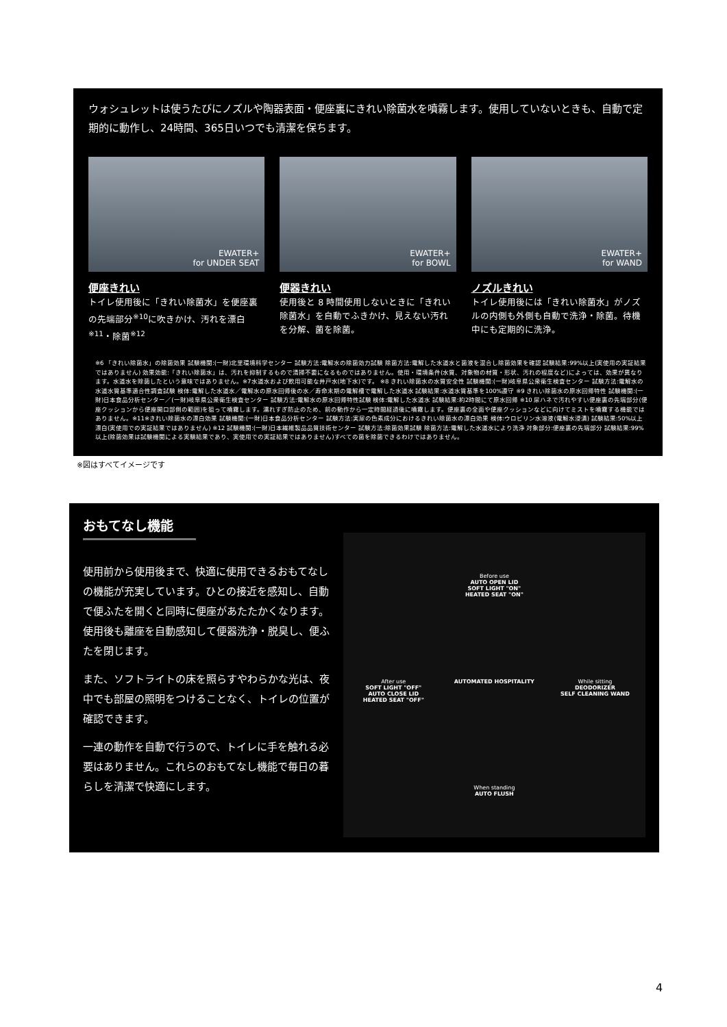ウォシュレットは使うたびにノズルや陶器表面・便座裏にきれい除菌水を噴霧します。使用していないときも、自動で定期的に動作し、24時間、365日いつでも清潔を保ちます。
EWATER+
for UNDER SEAT
便座きれい
トイレ使用後に「きれい除菌水」を便座裏の先端部分<sup>※10</sup>に吹きかけ、汚れを漂白<sup>※11</sup>・除菌<sup>※12</sup>
EWATER+
for BOWL
便器きれい
使用後と 8 時間使用しないときに「きれい除菌水」を自動でふきかけ、見えない汚れを分解、菌を除菌。
EWATER+
for WAND
ノズルきれい
トイレ使用後には「きれい除菌水」がノズルの内側も外側も自動で洗浄・除菌。待機中にも定期的に洗浄。
※6 「きれい除菌水」の除菌効果 試験機関:(一財)北里環境科学センター 試験方法:電解水の除菌効力試験 除菌方法:電解した水道水と菌液を混合し除菌効果を確認 試験結果:99%以上(実使用の実証結果ではありません) 効果効能:「きれい除菌水」は、汚れを抑制するもので清掃不要になるものではありません。使用・環境条件(水質、対象物の材質・形状、汚れの程度など)によっては、効果が異なります。水道水を除菌したという意味ではありません。※7水道水および飲用可能な井戸水(地下水)です。 ※8 きれい除菌水の水質安全性 試験機関:(一財)岐阜県公衆衛生検査センター 試験方法:電解水の水道水質基準適合性調査試験 検体:電解した水道水／電解水の原水回帰後の水／寿命末期の電解槽で電解した水道水 試験結果:水道水質基準を100%遵守 ※9 きれい除菌水の原水回帰特性 試験機関:(一財)日本食品分析センター／(一財)岐阜県公衆衛生検査センター 試験方法:電解水の原水回帰特性試験 検体:電解した水道水 試験結果:約2時間にて原水回帰 ※10 尿ハネで汚れやすい便座裏の先端部分(便座クッションから便座開口部側の範囲)を狙って噴霧します。濡れすぎ防止のため、前の動作から一定時間経過後に噴霧します。便座裏の全面や便座クッションなどに向けてミストを噴霧する機能ではありません。※11※きれい除菌水の漂白効果 試験機関:(一財)日本食品分析センター 試験方法:実尿の色素成分におけるきれい除菌水の漂白効果 検体:ウロビリン水溶液(電解水浸漬) 試験結果:50%以上漂白(実使用での実証結果ではありません) ※12 試験機関:(一財)日本繊維製品品質技術センター 試験方法:除菌効果試験 除菌方法:電解した水道水により洗浄 対象部分:便座裏の先端部分 試験結果:99%以上(除菌効果は試験機関による実験結果であり、実使用での実証結果ではありません)すべての菌を除菌できるわけではありません。
※図はすべてイメージです
おもてなし機能
使用前から使用後まで、快適に使用できるおもてなしの機能が充実しています。ひとの接近を感知し、自動で便ふたを開くと同時に便座があたたかくなります。使用後も離座を自動感知して便器洗浄・脱臭し、便ふたを閉じます。
また、ソフトライトの床を照らすやわらかな光は、夜中でも部屋の照明をつけることなく、トイレの位置が確認できます。
一連の動作を自動で行うので、トイレに手を触れる必要はありません。これらのおもてなし機能で毎日の暮らしを清潔で快適にします。
Before use
AUTO OPEN LID
SOFT LIGHT "ON"
HEATED SEAT "ON"
After use
SOFT LIGHT "OFF"
AUTO CLOSE LID
HEATED SEAT "OFF"
AUTOMATED HOSPITALITY
While sitting
DEODORIZER
SELF CLEANING WAND
When standing
AUTO FLUSH
4